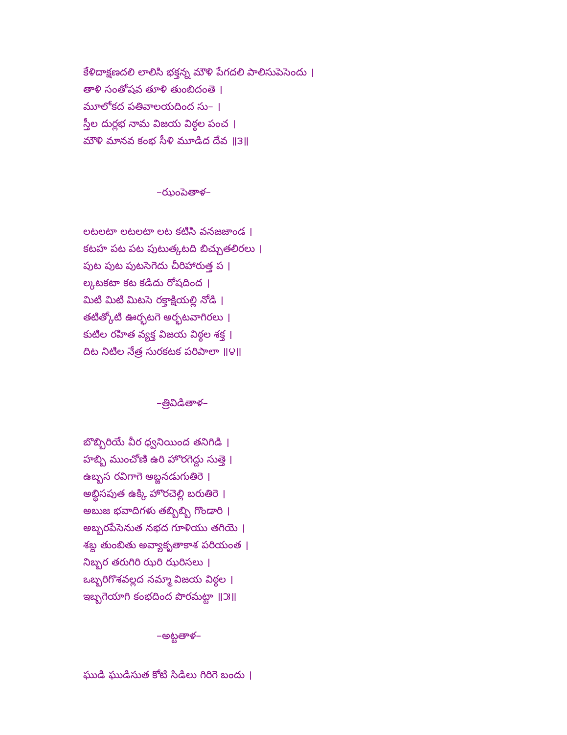కేళిదాక్షణదలి లాలిసి భక్తన్న మౌళి పేగదలి పాలిసుపెసెందు ।
తాళి సంతోషవ తూళి తుంబిదంతె ।
మూలోకద పతివాలయదింద సు– ।
స్తీల దుర్లభ నామ విజయ విఠ్ఠల పంచ ।
మౌళి మానవ కంభ సీళి మూడిద దేవ ॥౩॥
–ఝంపెతాళ–
లటలటా లటలటా లట కటిసి వనజజాండ ।
కటహ పట పట పుటుత్కటది బిచ్చుతలిరలు ।
పుట పుట పుటసెగెదు చీరిహారుత్త ప ।
ల్కటకటా కట కడిదు రోషదింద ।
మిటి మిటి మిటసె రక్తాక్షియల్లి నోడి ।
తటిత్కోటి ఊర్భటగె అర్భటవాగిరలు ।
కుటిల రహిత వ్యక్త విజయ విఠ్ఠల శక్త ।
దిట నిటిల నేత్ర సురకటక పరిపాలా ॥౪॥
–త్రివిడితాళ–
బొబ్బిరియే వీర ధ్వనియింద తనిగిడి ।
హబ్బి ముంచోణి ఉరి హొరగెద్దు సుత్తె ।
ఉబ్బస రవిగాగె అబ్జనడుగుతిరె ।
అబ్ధిసపుత ఉక్కి హొరచెల్లి బరుతిరె ।
అబుజ భవాదిగళు తబ్బిబ్బి గొండారి ।
అబ్బరపేసెనుత నభద గూళియు తగియె ।
శబ్ద తుంబితు అవ్యాకృతాకాశ పరియంత ।
నిబ్బర తరుగిరి ఝరి ఝరిసలు ।
ఒబ్బరిగొశవల్లద నమ్మా విజయ విఠ్ఠల ।
ఇబ్బగెయాగి కంభదింద పొరమట్టా ॥౫॥
–అట్టతాళ–
ఘుడి ఘుడిసుత కోటి సిడిలు గిరిగె బందు ।